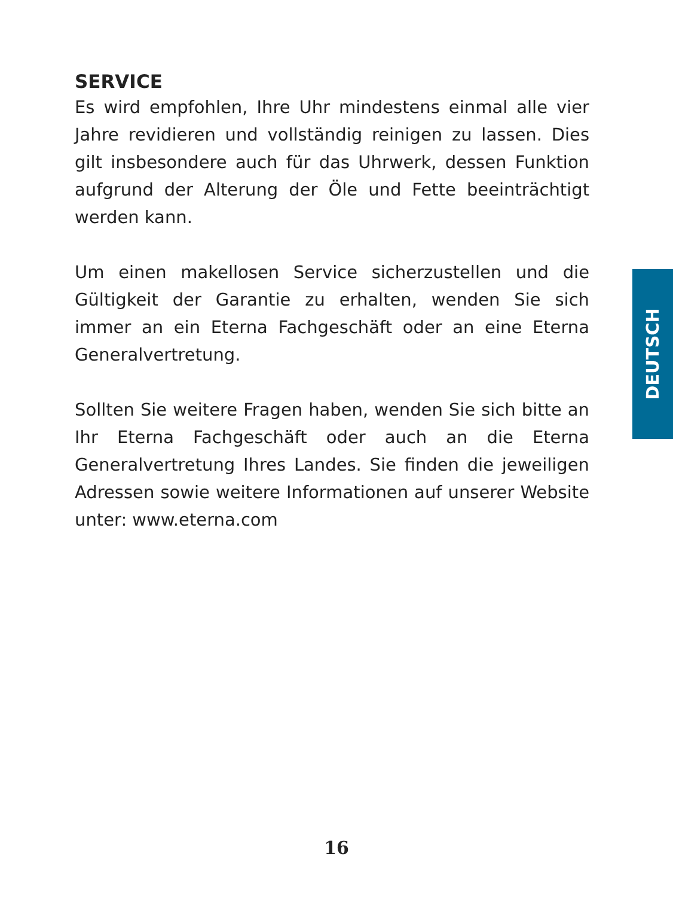SERVICE
Es wird empfohlen, Ihre Uhr mindestens einmal alle vier Jahre revidieren und vollständig reinigen zu lassen. Dies gilt insbesondere auch für das Uhrwerk, dessen Funktion aufgrund der Alterung der Öle und Fette beeinträchtigt werden kann.
Um einen makellosen Service sicherzustellen und die Gültigkeit der Garantie zu erhalten, wenden Sie sich immer an ein Eterna Fachgeschäft oder an eine Eterna Generalvertretung.
Sollten Sie weitere Fragen haben, wenden Sie sich bitte an Ihr Eterna Fachgeschäft oder auch an die Eterna Generalvertretung Ihres Landes. Sie finden die jeweiligen Adressen sowie weitere Informationen auf unserer Website unter: www.eterna.com
DEUTSCH
16